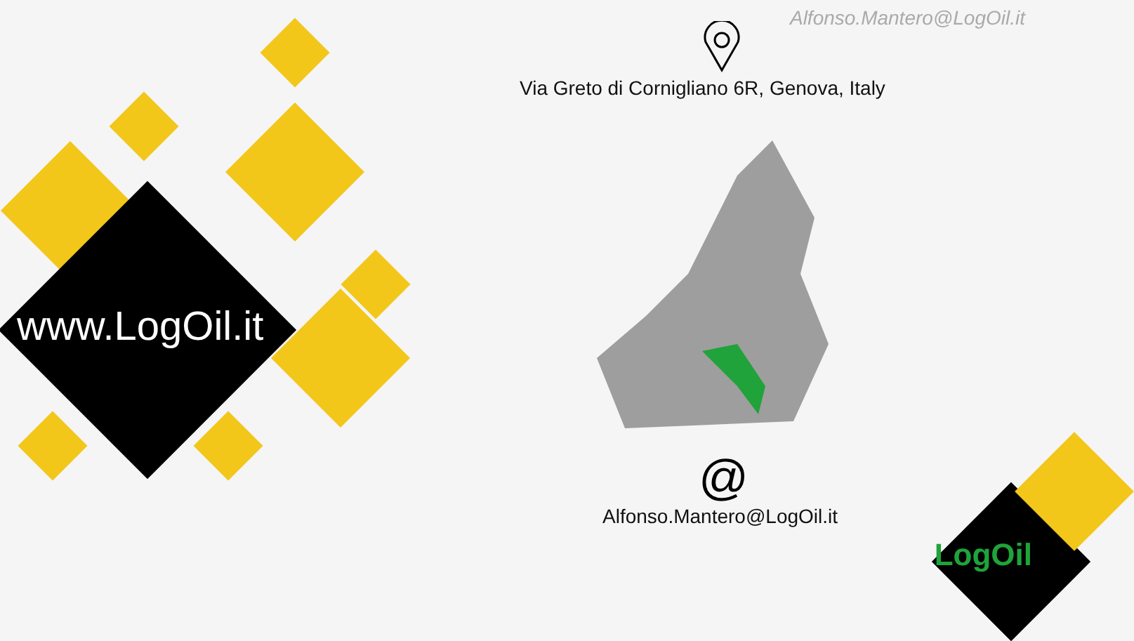Alfonso.Mantero@LogOil.it
Via Greto di Cornigliano 6R, Genova, Italy
www.LogOil.it
@
Alfonso.Mantero@LogOil.it
LogOil